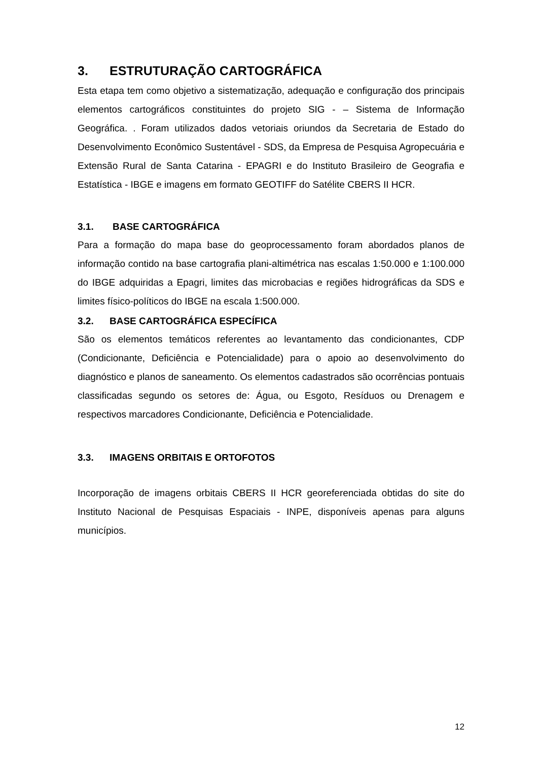3. ESTRUTURAÇÃO CARTOGRÁFICA
Esta etapa tem como objetivo a sistematização, adequação e configuração dos principais elementos cartográficos constituintes do projeto SIG - – Sistema de Informação Geográfica. . Foram utilizados dados vetoriais oriundos da Secretaria de Estado do Desenvolvimento Econômico Sustentável - SDS, da Empresa de Pesquisa Agropecuária e Extensão Rural de Santa Catarina - EPAGRI e do Instituto Brasileiro de Geografia e Estatística - IBGE e imagens em formato GEOTIFF do Satélite CBERS II HCR.
3.1. BASE CARTOGRÁFICA
Para a formação do mapa base do geoprocessamento foram abordados planos de informação contido na base cartografia plani-altimétrica nas escalas 1:50.000 e 1:100.000 do IBGE adquiridas a Epagri, limites das microbacias e regiões hidrográficas da SDS e limites físico-políticos do IBGE na escala 1:500.000.
3.2. BASE CARTOGRÁFICA ESPECÍFICA
São os elementos temáticos referentes ao levantamento das condicionantes, CDP (Condicionante, Deficiência e Potencialidade) para o apoio ao desenvolvimento do diagnóstico e planos de saneamento. Os elementos cadastrados são ocorrências pontuais classificadas segundo os setores de: Água, ou Esgoto, Resíduos ou Drenagem e respectivos marcadores Condicionante, Deficiência e Potencialidade.
3.3. IMAGENS ORBITAIS E ORTOFOTOS
Incorporação de imagens orbitais CBERS II HCR georeferenciada obtidas do site do Instituto Nacional de Pesquisas Espaciais - INPE, disponíveis apenas para alguns municípios.
12